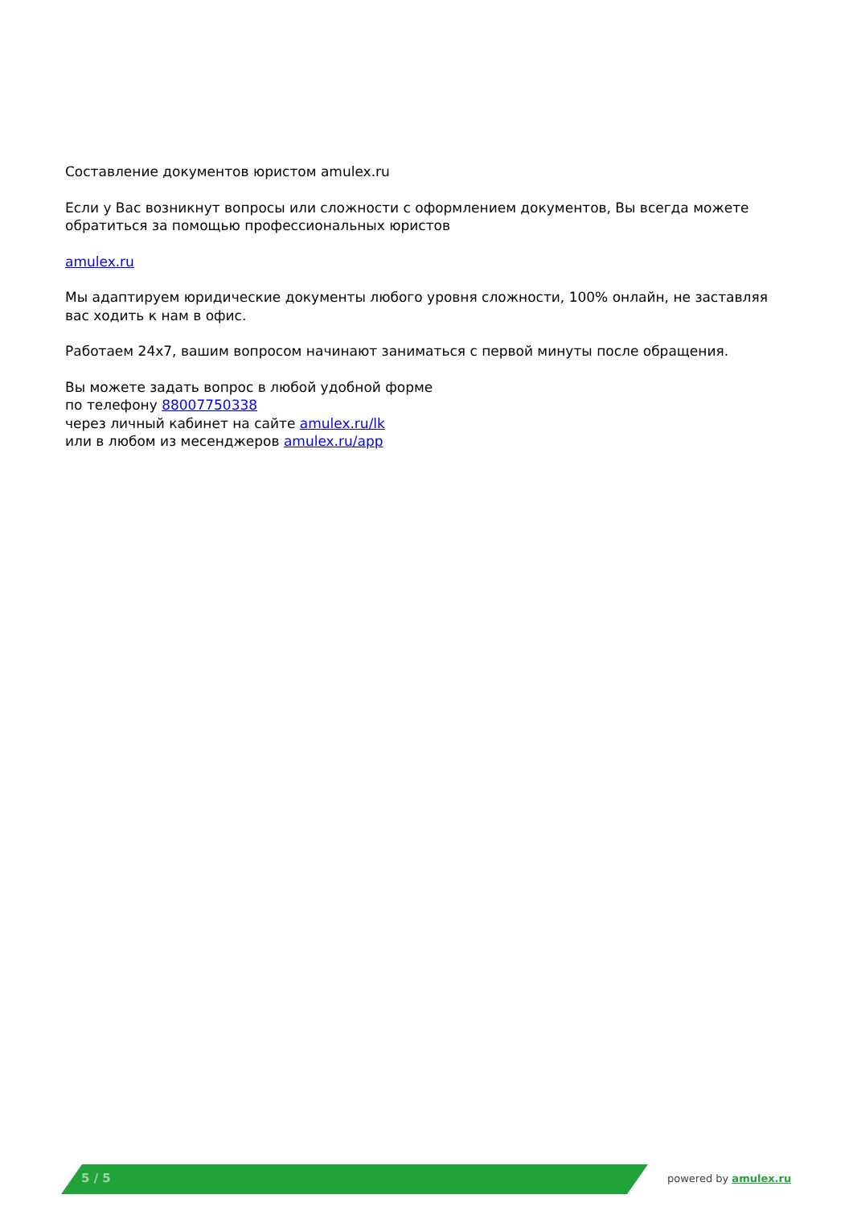Составление документов юристом amulex.ru
Если у Вас возникнут вопросы или сложности с оформлением документов, Вы всегда можете обратиться за помощью профессиональных юристов
amulex.ru
Мы адаптируем юридические документы любого уровня сложности, 100% онлайн, не заставляя вас ходить к нам в офис.
Работаем 24x7, вашим вопросом начинают заниматься с первой минуты после обращения.
Вы можете задать вопрос в любой удобной форме
по телефону 88007750338
через личный кабинет на сайте amulex.ru/lk
или в любом из месенджеров amulex.ru/app
5 / 5 powered by amulex.ru